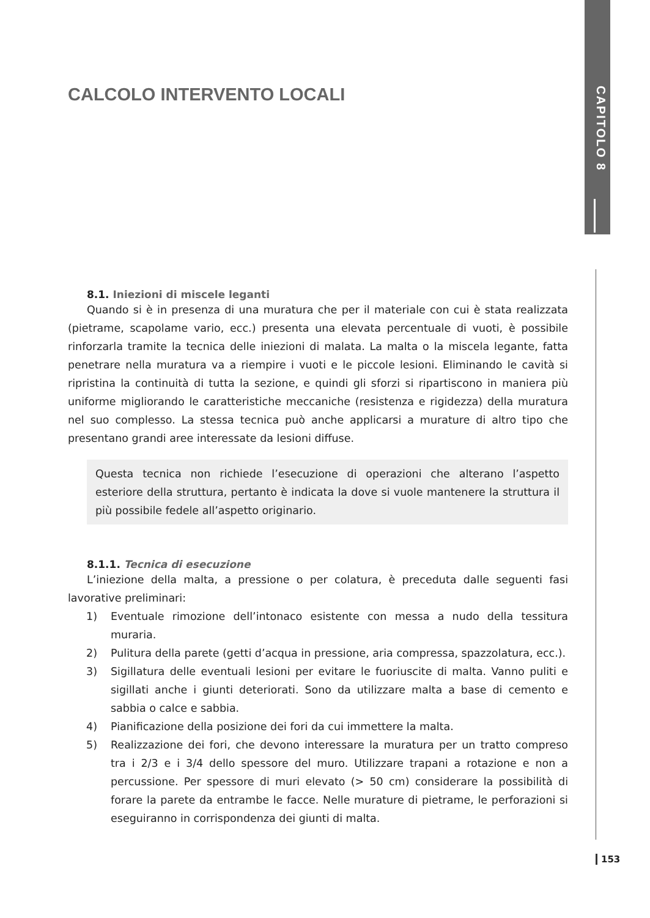CAPITOLO 8
CALCOLO INTERVENTO LOCALI
8.1. Iniezioni di miscele leganti
Quando si è in presenza di una muratura che per il materiale con cui è stata realizzata (pietrame, scapolame vario, ecc.) presenta una elevata percentuale di vuoti, è possibile rinforzarla tramite la tecnica delle iniezioni di malata. La malta o la miscela legante, fatta penetrare nella muratura va a riempire i vuoti e le piccole lesioni. Eliminando le cavità si ripristina la continuità di tutta la sezione, e quindi gli sforzi si ripartiscono in maniera più uniforme migliorando le caratteristiche meccaniche (resistenza e rigidezza) della muratura nel suo complesso. La stessa tecnica può anche applicarsi a murature di altro tipo che presentano grandi aree interessate da lesioni diffuse.
Questa tecnica non richiede l’esecuzione di operazioni che alterano l’aspetto esteriore della struttura, pertanto è indicata la dove si vuole mantenere la struttura il più possibile fedele all’aspetto originario.
8.1.1. Tecnica di esecuzione
L’iniezione della malta, a pressione o per colatura, è preceduta dalle seguenti fasi lavorative preliminari:
1) Eventuale rimozione dell’intonaco esistente con messa a nudo della tessitura muraria.
2) Pulitura della parete (getti d’acqua in pressione, aria compressa, spazzolatura, ecc.).
3) Sigillatura delle eventuali lesioni per evitare le fuoriuscite di malta. Vanno puliti e sigillati anche i giunti deteriorati. Sono da utilizzare malta a base di cemento e sabbia o calce e sabbia.
4) Pianificazione della posizione dei fori da cui immettere la malta.
5) Realizzazione dei fori, che devono interessare la muratura per un tratto compreso tra i 2/3 e i 3/4 dello spessore del muro. Utilizzare trapani a rotazione e non a percussione. Per spessore di muri elevato (> 50 cm) considerare la possibilità di forare la parete da entrambe le facce. Nelle murature di pietrame, le perforazioni si eseguiranno in corrispondenza dei giunti di malta.
153